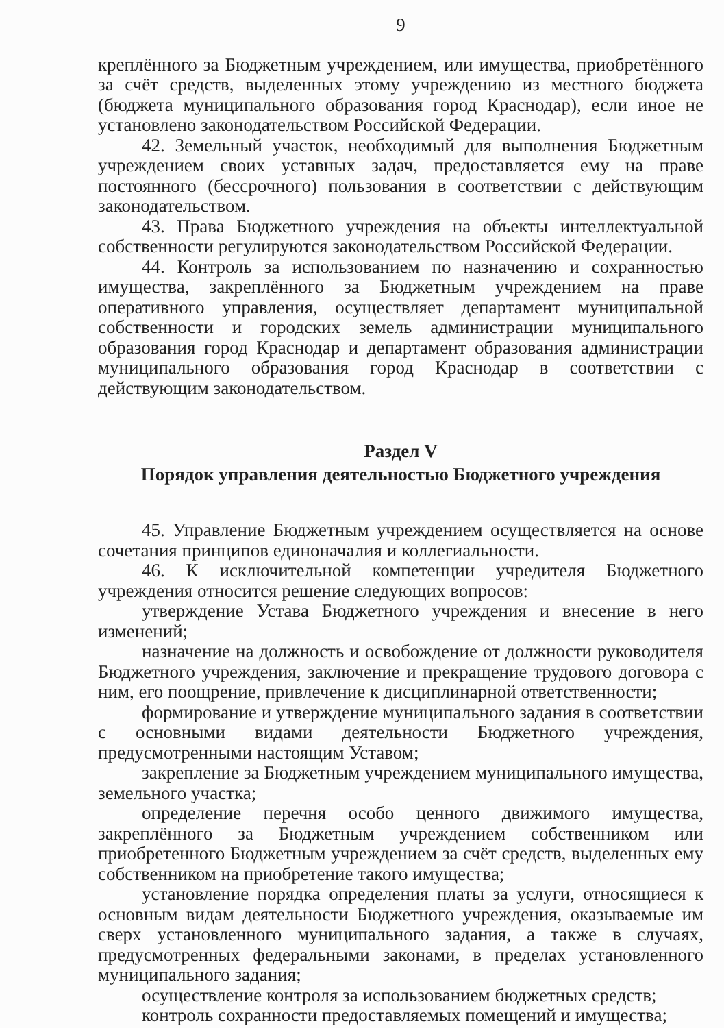9
креплённого за Бюджетным учреждением, или имущества, приобретённого за счёт средств, выделенных этому учреждению из местного бюджета (бюджета муниципального образования город Краснодар), если иное не установлено законодательством Российской Федерации.
42. Земельный участок, необходимый для выполнения Бюджетным учреждением своих уставных задач, предоставляется ему на праве постоянного (бессрочного) пользования в соответствии с действующим законодательством.
43. Права Бюджетного учреждения на объекты интеллектуальной собственности регулируются законодательством Российской Федерации.
44. Контроль за использованием по назначению и сохранностью имущества, закреплённого за Бюджетным учреждением на праве оперативного управления, осуществляет департамент муниципальной собственности и городских земель администрации муниципального образования город Краснодар и департамент образования администрации муниципального образования город Краснодар в соответствии с действующим законодательством.
Раздел V
Порядок управления деятельностью Бюджетного учреждения
45. Управление Бюджетным учреждением осуществляется на основе сочетания принципов единоначалия и коллегиальности.
46. К исключительной компетенции учредителя Бюджетного учреждения относится решение следующих вопросов:
утверждение Устава Бюджетного учреждения и внесение в него изменений;
назначение на должность и освобождение от должности руководителя Бюджетного учреждения, заключение и прекращение трудового договора с ним, его поощрение, привлечение к дисциплинарной ответственности;
формирование и утверждение муниципального задания в соответствии с основными видами деятельности Бюджетного учреждения, предусмотренными настоящим Уставом;
закрепление за Бюджетным учреждением муниципального имущества, земельного участка;
определение перечня особо ценного движимого имущества, закреплённого за Бюджетным учреждением собственником или приобретенного Бюджетным учреждением за счёт средств, выделенных ему собственником на приобретение такого имущества;
установление порядка определения платы за услуги, относящиеся к основным видам деятельности Бюджетного учреждения, оказываемые им сверх установленного муниципального задания, а также в случаях, предусмотренных федеральными законами, в пределах установленного муниципального задания;
осуществление контроля за использованием бюджетных средств;
контроль сохранности предоставляемых помещений и имущества;